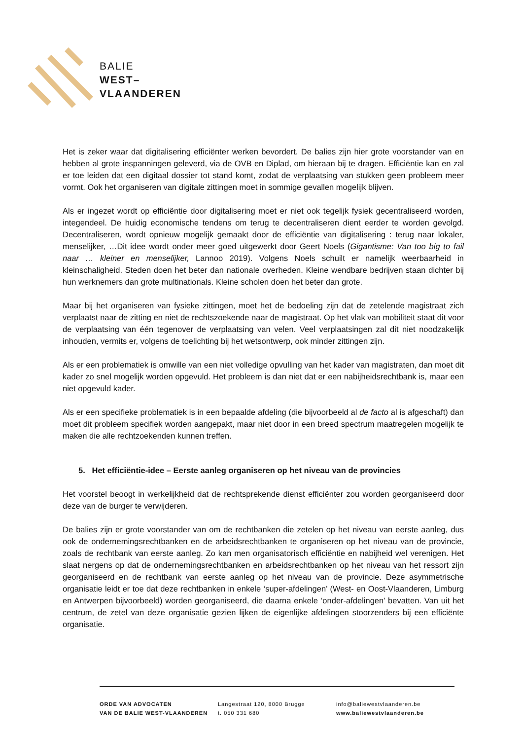BALIE
WEST–
VLAANDEREN
Het is zeker waar dat digitalisering efficiënter werken bevordert. De balies zijn hier grote voorstander van en hebben al grote inspanningen geleverd, via de OVB en Diplad, om hieraan bij te dragen. Efficiëntie kan en zal er toe leiden dat een digitaal dossier tot stand komt, zodat de verplaatsing van stukken geen probleem meer vormt. Ook het organiseren van digitale zittingen moet in sommige gevallen mogelijk blijven.
Als er ingezet wordt op efficiëntie door digitalisering moet er niet ook tegelijk fysiek gecentraliseerd worden, integendeel. De huidig economische tendens om terug te decentraliseren dient eerder te worden gevolgd. Decentraliseren, wordt opnieuw mogelijk gemaakt door de efficiëntie van digitalisering : terug naar lokaler, menselijker, …Dit idee wordt onder meer goed uitgewerkt door Geert Noels (Gigantisme: Van too big to fail naar … kleiner en menselijker, Lannoo 2019). Volgens Noels schuilt er namelijk weerbaarheid in kleinschaligheid. Steden doen het beter dan nationale overheden. Kleine wendbare bedrijven staan dichter bij hun werknemers dan grote multinationals. Kleine scholen doen het beter dan grote.
Maar bij het organiseren van fysieke zittingen, moet het de bedoeling zijn dat de zetelende magistraat zich verplaatst naar de zitting en niet de rechtszoekende naar de magistraat. Op het vlak van mobiliteit staat dit voor de verplaatsing van één tegenover de verplaatsing van velen. Veel verplaatsingen zal dit niet noodzakelijk inhouden, vermits er, volgens de toelichting bij het wetsontwerp, ook minder zittingen zijn.
Als er een problematiek is omwille van een niet volledige opvulling van het kader van magistraten, dan moet dit kader zo snel mogelijk worden opgevuld. Het probleem is dan niet dat er een nabijheidsrechtbank is, maar een niet opgevuld kader.
Als er een specifieke problematiek is in een bepaalde afdeling (die bijvoorbeeld al de facto al is afgeschaft) dan moet dit probleem specifiek worden aangepakt, maar niet door in een breed spectrum maatregelen mogelijk te maken die alle rechtzoekenden kunnen treffen.
5. Het efficiëntie-idee – Eerste aanleg organiseren op het niveau van de provincies
Het voorstel beoogt in werkelijkheid dat de rechtsprekende dienst efficiënter zou worden georganiseerd door deze van de burger te verwijderen.
De balies zijn er grote voorstander van om de rechtbanken die zetelen op het niveau van eerste aanleg, dus ook de ondernemingsrechtbanken en de arbeidsrechtbanken te organiseren op het niveau van de provincie, zoals de rechtbank van eerste aanleg. Zo kan men organisatorisch efficiëntie en nabijheid wel verenigen. Het slaat nergens op dat de ondernemingsrechtbanken en arbeidsrechtbanken op het niveau van het ressort zijn georganiseerd en de rechtbank van eerste aanleg op het niveau van de provincie. Deze asymmetrische organisatie leidt er toe dat deze rechtbanken in enkele ‘super-afdelingen’ (West- en Oost-Vlaanderen, Limburg en Antwerpen bijvoorbeeld) worden georganiseerd, die daarna enkele ‘onder-afdelingen’ bevatten. Van uit het centrum, de zetel van deze organisatie gezien lijken de eigenlijke afdelingen stoorzenders bij een efficiënte organisatie.
ORDE VAN ADVOCATEN
VAN DE BALIE WEST-VLAANDEREN
Langestraat 120, 8000 Brugge
t. 050 331 680
info@baliewestvlaanderen.be
www.baliewestvlaanderen.be